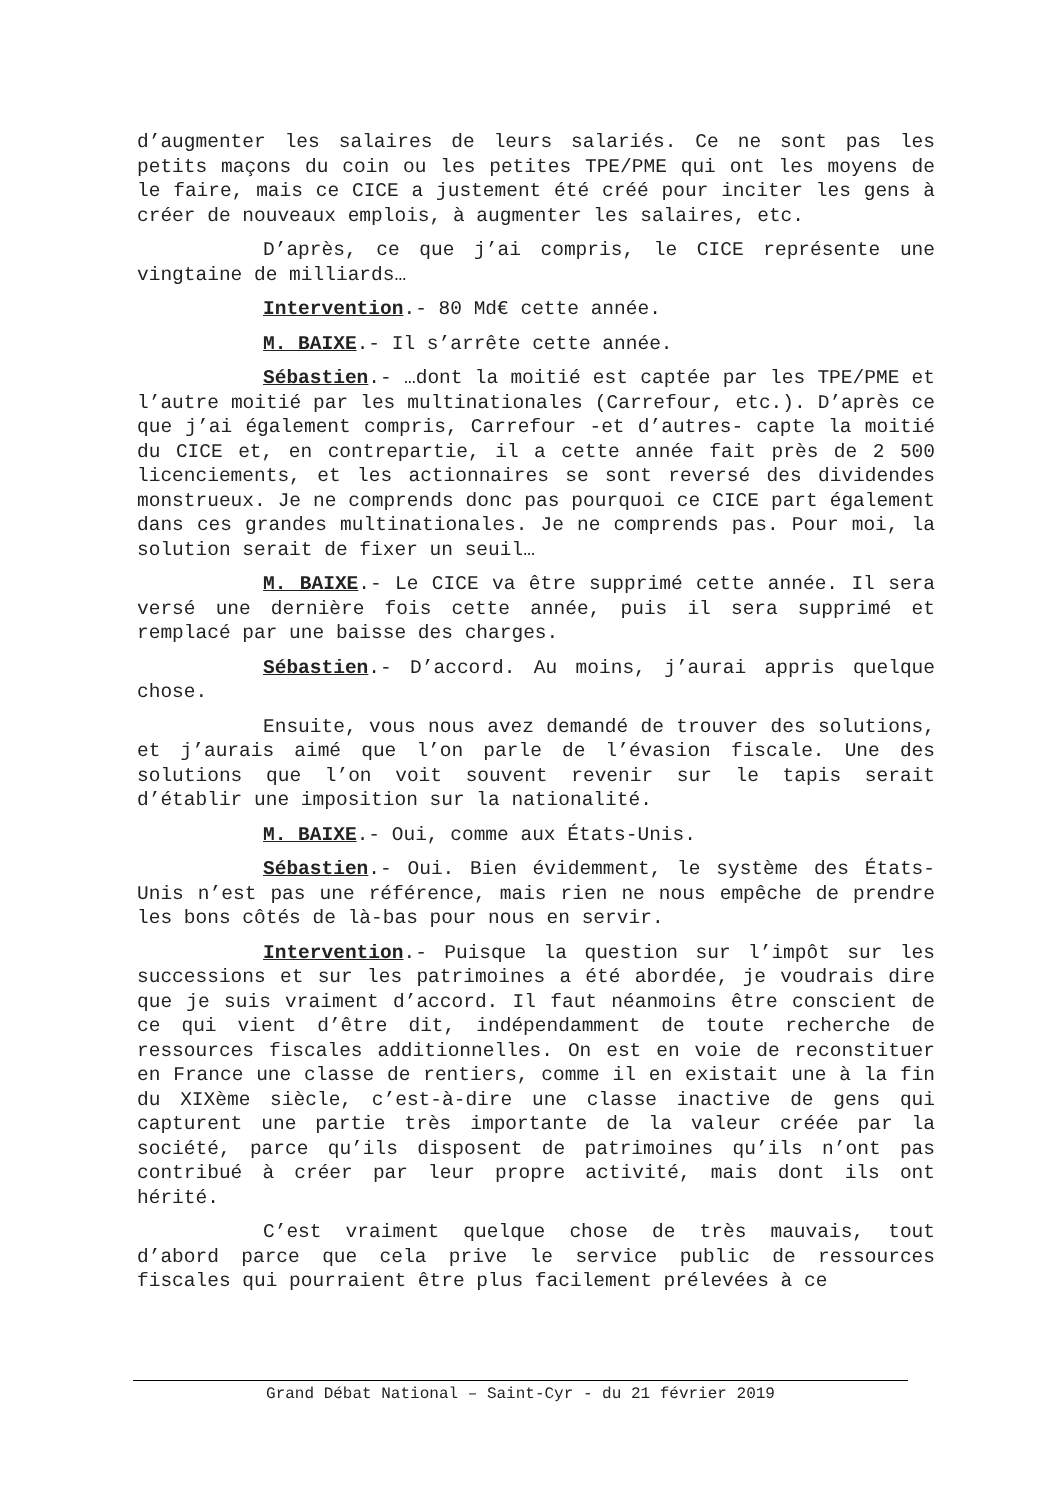d’augmenter les salaires de leurs salariés. Ce ne sont pas les petits maçons du coin ou les petites TPE/PME qui ont les moyens de le faire, mais ce CICE a justement été créé pour inciter les gens à créer de nouveaux emplois, à augmenter les salaires, etc.
D’après, ce que j’ai compris, le CICE représente une vingtaine de milliards…
Intervention.- 80 Md€ cette année.
M. BAIXE.- Il s’arrête cette année.
Sébastien.- …dont la moitié est captée par les TPE/PME et l’autre moitié par les multinationales (Carrefour, etc.). D’après ce que j’ai également compris, Carrefour -et d’autres- capte la moitié du CICE et, en contrepartie, il a cette année fait près de 2 500 licenciements, et les actionnaires se sont reversé des dividendes monstrueux. Je ne comprends donc pas pourquoi ce CICE part également dans ces grandes multinationales. Je ne comprends pas. Pour moi, la solution serait de fixer un seuil…
M. BAIXE.- Le CICE va être supprimé cette année. Il sera versé une dernière fois cette année, puis il sera supprimé et remplacé par une baisse des charges.
Sébastien.- D’accord. Au moins, j’aurai appris quelque chose.
Ensuite, vous nous avez demandé de trouver des solutions, et j’aurais aimé que l’on parle de l’évasion fiscale. Une des solutions que l’on voit souvent revenir sur le tapis serait d’établir une imposition sur la nationalité.
M. BAIXE.- Oui, comme aux États-Unis.
Sébastien.- Oui. Bien évidemment, le système des États-Unis n’est pas une référence, mais rien ne nous empêche de prendre les bons côtés de là-bas pour nous en servir.
Intervention.- Puisque la question sur l’impôt sur les successions et sur les patrimoines a été abordée, je voudrais dire que je suis vraiment d’accord. Il faut néanmoins être conscient de ce qui vient d’être dit, indépendamment de toute recherche de ressources fiscales additionnelles. On est en voie de reconstituer en France une classe de rentiers, comme il en existait une à la fin du XIXème siècle, c’est-à-dire une classe inactive de gens qui capturent une partie très importante de la valeur créée par la société, parce qu’ils disposent de patrimoines qu’ils n’ont pas contribué à créer par leur propre activité, mais dont ils ont hérité.
C’est vraiment quelque chose de très mauvais, tout d’abord parce que cela prive le service public de ressources fiscales qui pourraient être plus facilement prélevées à ce
Grand Débat National – Saint-Cyr - du 21 février 2019